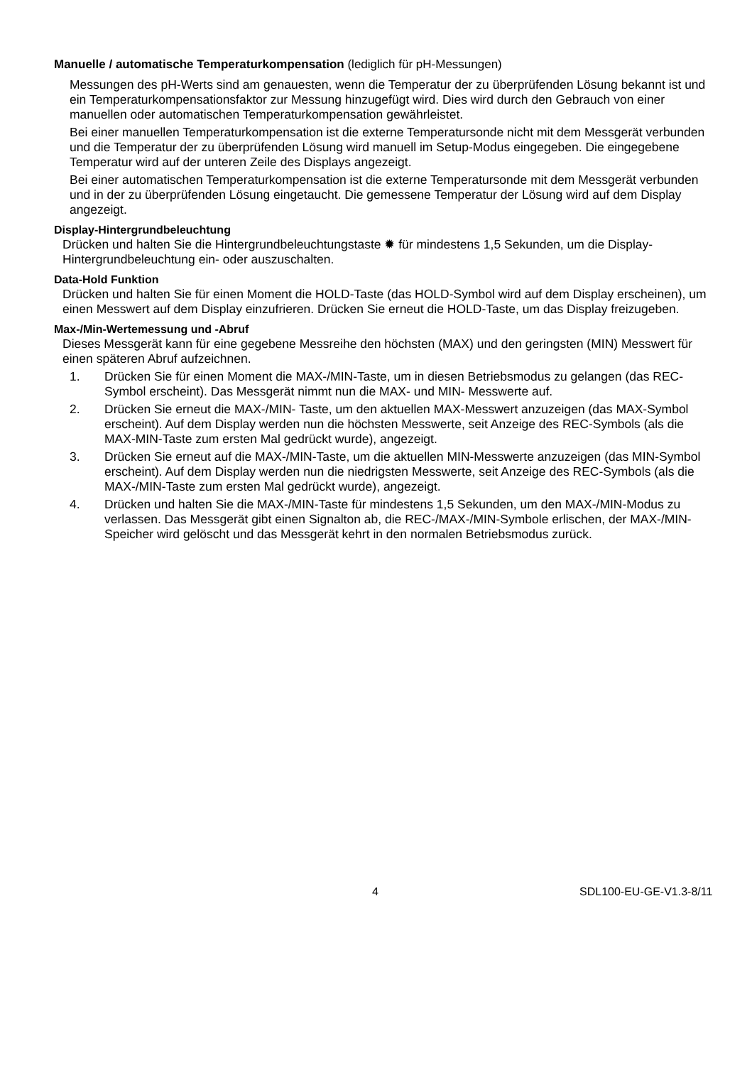Manuelle / automatische Temperaturkompensation (lediglich für pH-Messungen)
Messungen des pH-Werts sind am genauesten, wenn die Temperatur der zu überprüfenden Lösung bekannt ist und ein Temperaturkompensationsfaktor zur Messung hinzugefügt wird. Dies wird durch den Gebrauch von einer manuellen oder automatischen Temperaturkompensation gewährleistet.
Bei einer manuellen Temperaturkompensation ist die externe Temperatursonde nicht mit dem Messgerät verbunden und die Temperatur der zu überprüfenden Lösung wird manuell im Setup-Modus eingegeben. Die eingegebene Temperatur wird auf der unteren Zeile des Displays angezeigt.
Bei einer automatischen Temperaturkompensation ist die externe Temperatursonde mit dem Messgerät verbunden und in der zu überprüfenden Lösung eingetaucht. Die gemessene Temperatur der Lösung wird auf dem Display angezeigt.
Display-Hintergrundbeleuchtung
Drücken und halten Sie die Hintergrundbeleuchtungstaste ✹ für mindestens 1,5 Sekunden, um die Display-Hintergrundbeleuchtung ein- oder auszuschalten.
Data-Hold Funktion
Drücken und halten Sie für einen Moment die HOLD-Taste (das HOLD-Symbol wird auf dem Display erscheinen), um einen Messwert auf dem Display einzufrieren. Drücken Sie erneut die HOLD-Taste, um das Display freizugeben.
Max-/Min-Wertemessung und -Abruf
Dieses Messgerät kann für eine gegebene Messreihe den höchsten (MAX) und den geringsten (MIN) Messwert für einen späteren Abruf aufzeichnen.
1. Drücken Sie für einen Moment die MAX-/MIN-Taste, um in diesen Betriebsmodus zu gelangen (das REC-Symbol erscheint). Das Messgerät nimmt nun die MAX- und MIN- Messwerte auf.
2. Drücken Sie erneut die MAX-/MIN- Taste, um den aktuellen MAX-Messwert anzuzeigen (das MAX-Symbol erscheint). Auf dem Display werden nun die höchsten Messwerte, seit Anzeige des REC-Symbols (als die MAX-MIN-Taste zum ersten Mal gedrückt wurde), angezeigt.
3. Drücken Sie erneut auf die MAX-/MIN-Taste, um die aktuellen MIN-Messwerte anzuzeigen (das MIN-Symbol erscheint). Auf dem Display werden nun die niedrigsten Messwerte, seit Anzeige des REC-Symbols (als die MAX-/MIN-Taste zum ersten Mal gedrückt wurde), angezeigt.
4. Drücken und halten Sie die MAX-/MIN-Taste für mindestens 1,5 Sekunden, um den MAX-/MIN-Modus zu verlassen. Das Messgerät gibt einen Signalton ab, die REC-/MAX-/MIN-Symbole erlischen, der MAX-/MIN-Speicher wird gelöscht und das Messgerät kehrt in den normalen Betriebsmodus zurück.
4 SDL100-EU-GE-V1.3-8/11